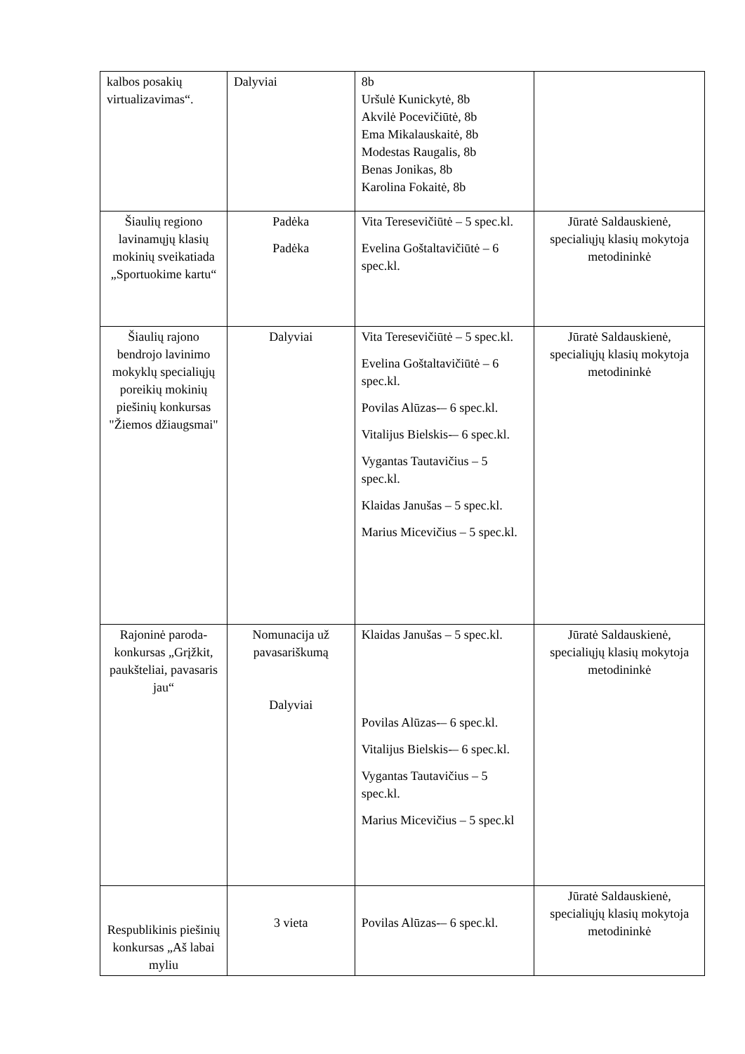| kalbos posakių virtualizavimas“. | Dalyviai | 8b Uršulė Kunickytė, 8b Akvilė Pocevičiūtė, 8b Ema Mikalauskaitė, 8b Modestas Raugalis, 8b Benas Jonikas, 8b Karolina Fokaitė, 8b | |
| Šiaulių regiono lavinamųjų klasių mokinių sveikatiada „Sportuokime kartu“ | Padėka Padėka | Vita Teresevičiūtė – 5 spec.kl. Evelina Goštaltavičiūtė – 6 spec.kl. | Jūratė Saldauskienė, specialiųjų klasių mokytoja metodininkė |
| Šiaulių rajono bendrojo lavinimo mokyklų specialiųjų poreikių mokinių piešinių konkursas "Žiemos džiaugsmai" | Dalyviai | Vita Teresevičiūtė – 5 spec.kl. Evelina Goštaltavičiūtė – 6 spec.kl. Povilas Alūzas-– 6 spec.kl. Vitalijus Bielskis-– 6 spec.kl. Vygantas Tautavičius – 5 spec.kl. Klaidas Janušas – 5 spec.kl. Marius Micevičius – 5 spec.kl. | Jūratė Saldauskienė, specialiųjų klasių mokytoja metodininkė |
| Rajoninė paroda-konkursas „Grįžkit, paukšteliai, pavasaris jau“ | Nomunacija už pavasariškumą Dalyviai | Klaidas Janušas – 5 spec.kl. Povilas Alūzas-– 6 spec.kl. Vitalijus Bielskis-– 6 spec.kl. Vygantas Tautavičius – 5 spec.kl. Marius Micevičius – 5 spec.kl | Jūratė Saldauskienė, specialiųjų klasių mokytoja metodininkė |
| Respublikinis piešinių konkursas „Aš labai myliu | 3 vieta | Povilas Alūzas-– 6 spec.kl. | Jūratė Saldauskienė, specialiųjų klasių mokytoja metodininkė |